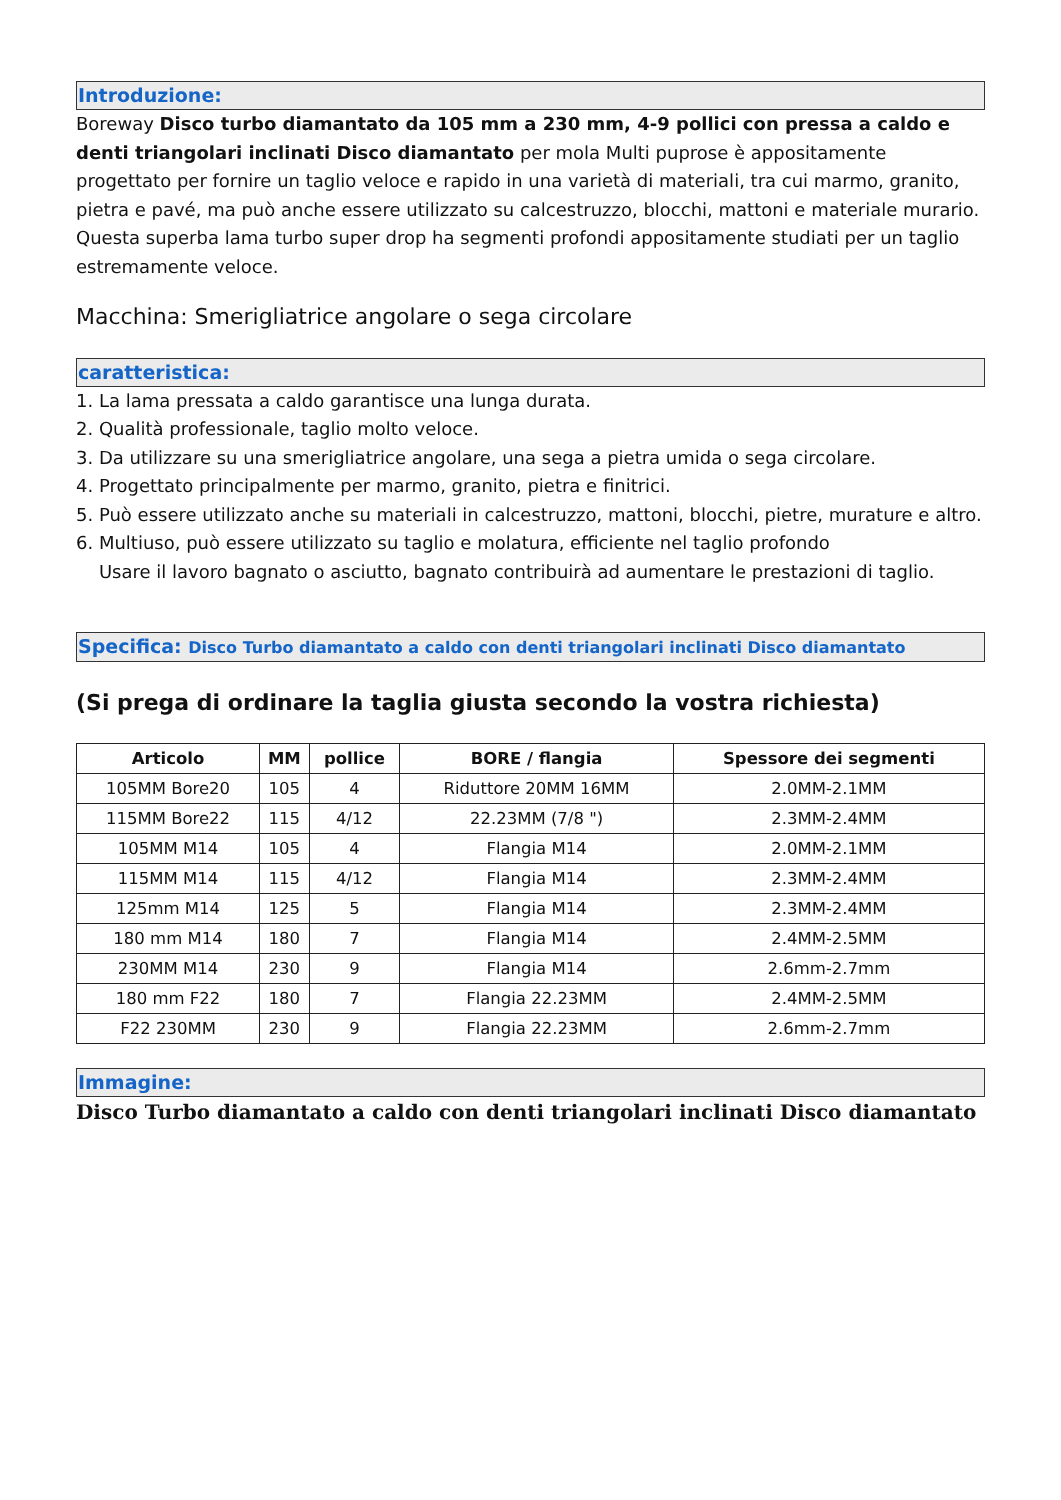Introduzione:
Boreway Disco turbo diamantato da 105 mm a 230 mm, 4-9 pollici con pressa a caldo e denti triangolari inclinati Disco diamantato per mola Multi puprose è appositamente progettato per fornire un taglio veloce e rapido in una varietà di materiali, tra cui marmo, granito, pietra e pavé, ma può anche essere utilizzato su calcestruzzo, blocchi, mattoni e materiale murario. Questa superba lama turbo super drop ha segmenti profondi appositamente studiati per un taglio estremamente veloce.
Macchina: Smerigliatrice angolare o sega circolare
caratteristica:
1. La lama pressata a caldo garantisce una lunga durata.
2. Qualità professionale, taglio molto veloce.
3. Da utilizzare su una smerigliatrice angolare, una sega a pietra umida o sega circolare.
4. Progettato principalmente per marmo, granito, pietra e finitrici.
5. Può essere utilizzato anche su materiali in calcestruzzo, mattoni, blocchi, pietre, murature e altro.
6. Multiuso, può essere utilizzato su taglio e molatura, efficiente nel taglio profondo
Usare il lavoro bagnato o asciutto, bagnato contribuirà ad aumentare le prestazioni di taglio.
Specifica: Disco Turbo diamantato a caldo con denti triangolari inclinati Disco diamantato
(Si prega di ordinare la taglia giusta secondo la vostra richiesta)
| Articolo | MM | pollice | BORE / flangia | Spessore dei segmenti |
| --- | --- | --- | --- | --- |
| 105MM Bore20 | 105 | 4 | Riduttore 20MM 16MM | 2.0MM-2.1MM |
| 115MM Bore22 | 115 | 4/12 | 22.23MM (7/8 ") | 2.3MM-2.4MM |
| 105MM M14 | 105 | 4 | Flangia M14 | 2.0MM-2.1MM |
| 115MM M14 | 115 | 4/12 | Flangia M14 | 2.3MM-2.4MM |
| 125mm M14 | 125 | 5 | Flangia M14 | 2.3MM-2.4MM |
| 180 mm M14 | 180 | 7 | Flangia M14 | 2.4MM-2.5MM |
| 230MM M14 | 230 | 9 | Flangia M14 | 2.6mm-2.7mm |
| 180 mm F22 | 180 | 7 | Flangia 22.23MM | 2.4MM-2.5MM |
| F22 230MM | 230 | 9 | Flangia 22.23MM | 2.6mm-2.7mm |
Immagine:
Disco Turbo diamantato a caldo con denti triangolari inclinati Disco diamantato